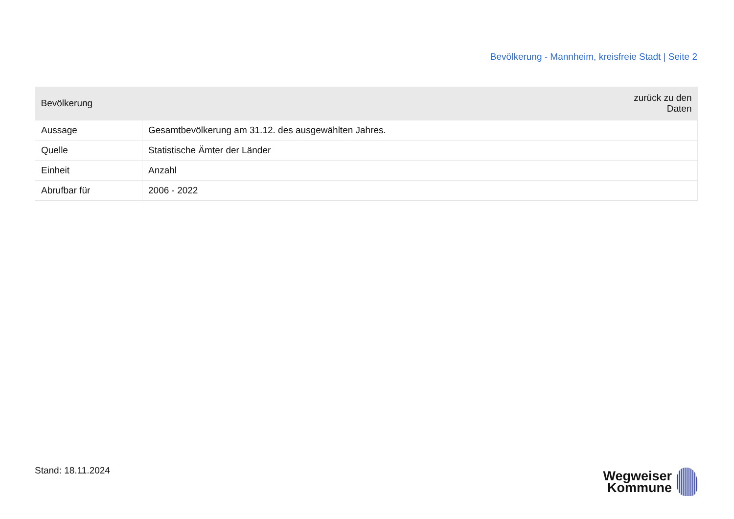Bevölkerung - Mannheim, kreisfreie Stadt | Seite 2
| Bevölkerung | zurück zu den Daten |
| --- | --- |
| Aussage | Gesamtbevölkerung am 31.12. des ausgewählten Jahres. |
| Quelle | Statistische Ämter der Länder |
| Einheit | Anzahl |
| Abrufbar für | 2006 - 2022 |
Stand: 18.11.2024
Wegweiser
Kommune